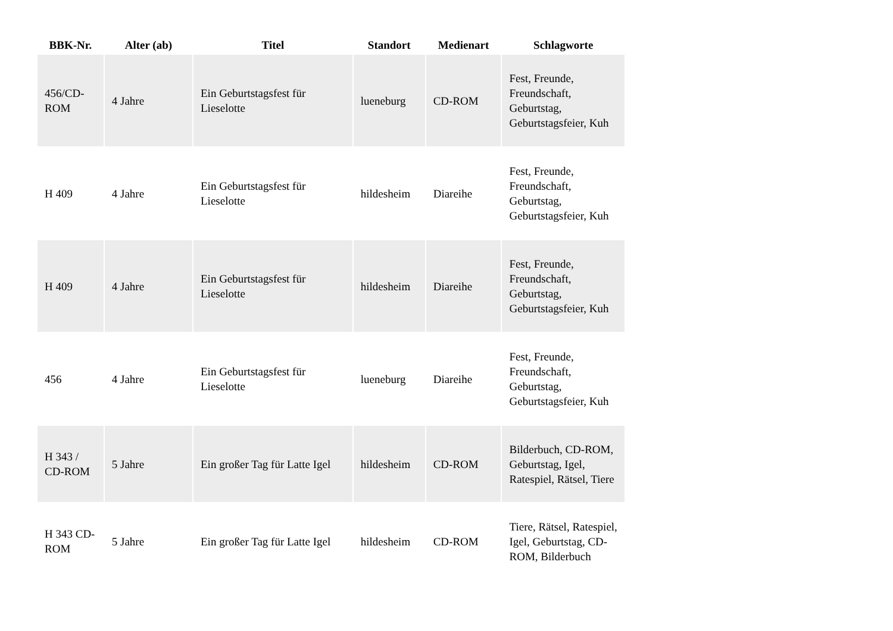| BBK-Nr. | Alter (ab) | Titel | Standort | Medienart | Schlagworte |
| --- | --- | --- | --- | --- | --- |
| 456/CD-ROM | 4 Jahre | Ein Geburtstagsfest für Lieselotte | lueneburg | CD-ROM | Fest, Freunde, Freundschaft, Geburtstag, Geburtstagsfeier, Kuh |
| H 409 | 4 Jahre | Ein Geburtstagsfest für Lieselotte | hildesheim | Diareihe | Fest, Freunde, Freundschaft, Geburtstag, Geburtstagsfeier, Kuh |
| H 409 | 4 Jahre | Ein Geburtstagsfest für Lieselotte | hildesheim | Diareihe | Fest, Freunde, Freundschaft, Geburtstag, Geburtstagsfeier, Kuh |
| 456 | 4 Jahre | Ein Geburtstagsfest für Lieselotte | lueneburg | Diareihe | Fest, Freunde, Freundschaft, Geburtstag, Geburtstagsfeier, Kuh |
| H 343 / CD-ROM | 5 Jahre | Ein großer Tag für Latte Igel | hildesheim | CD-ROM | Bilderbuch, CD-ROM, Geburtstag, Igel, Ratespiel, Rätsel, Tiere |
| H 343 CD-ROM | 5 Jahre | Ein großer Tag für Latte Igel | hildesheim | CD-ROM | Tiere, Rätsel, Ratespiel, Igel, Geburtstag, CD-ROM, Bilderbuch |